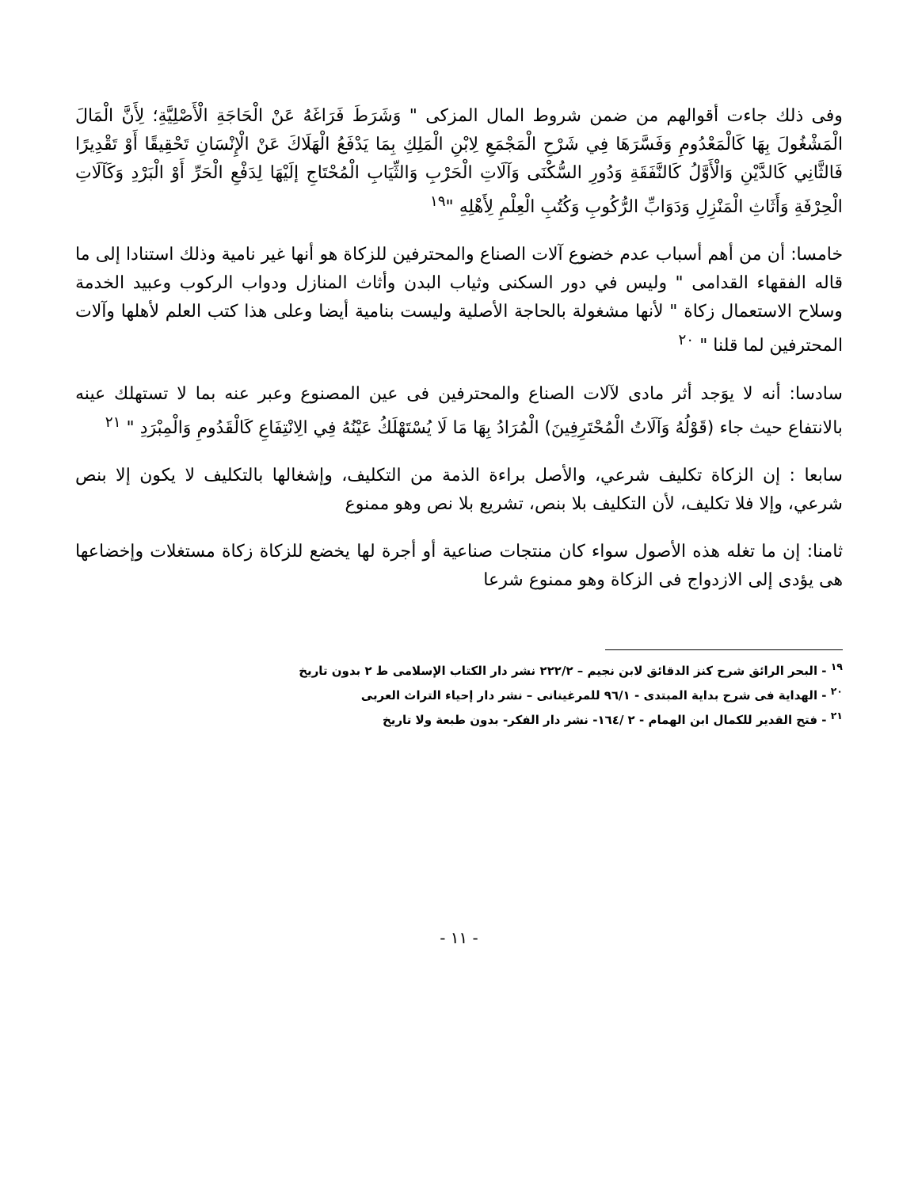وفى ذلك جاءت أقوالهم من ضمن شروط المال المزكى " وَشَرَطَ فَرَاغَهُ عَنْ الْحَاجَةِ الْأَصْلِيَّةِ؛ لِأَنَّ الْمَالَ الْمَشْغُولَ بِهَا كَالْمَعْدُومِ وَفَسَّرَهَا فِي شَرْحِ الْمَجْمَعِ لِابْنِ الْمَلِكِ بِمَا يَدْفَعُ الْهَلَاكَ عَنْ الْإِنْسَانِ تَحْقِيقًا أَوْ تَقْدِيرًا فَالثَّانِي كَالدَّيْنِ وَالْأَوَّلُ كَالنَّفَقَةِ وَدُورِ السُّكْنَى وَآلَاتِ الْحَرْبِ وَالثِّيَابِ الْمُحْتَاجِ إلَيْهَا لِدَفْعِ الْحَرِّ أَوْ الْبَرْدِ وَكَآلَاتِ الْحِرْفَةِ وَأَثَاثِ الْمَنْزِلِ وَدَوَابِّ الرُّكُوبِ وَكُتُبِ الْعِلْمِ لِأَهْلِهِ "<sup>١٩</sup>
خامسا: أن من أهم أسباب عدم خضوع آلات الصناع والمحترفين للزكاة هو أنها غير نامية وذلك استنادا إلى ما قاله الفقهاء القدامى " وليس في دور السكنى وثياب البدن وأثاث المنازل ودواب الركوب وعبيد الخدمة وسلاح الاستعمال زكاة " لأنها مشغولة بالحاجة الأصلية وليست بنامية أيضا وعلى هذا كتب العلم لأهلها وآلات المحترفين لما قلنا " <sup>٢٠</sup>
سادسا: أنه لا يوَجد أثر مادى لآلات الصناع والمحترفين فى عين المصنوع وعبر عنه بما لا تستهلك عينه بالانتفاع حيث جاء (قَوْلُهُ وَآلَاتُ الْمُحْتَرِفِينَ) الْمُرَادُ بِهَا مَا لَا يُسْتَهْلَكُ عَيْنُهُ فِي الِانْتِفَاعِ كَالْقَدُومِ وَالْمِبْرَدِ " <sup>٢١</sup>
سابعا : إن الزكاة تكليف شرعي، والأصل براءة الذمة من التكليف، وإشغالها بالتكليف لا يكون إلا بنص شرعي، وإلا فلا تكليف، لأن التكليف بلا بنص، تشريع بلا نص وهو ممنوع
ثامنا: إن ما تغله هذه الأصول سواء كان منتجات صناعية أو أجرة لها يخضع للزكاة زكاة مستغلات وإخضاعها هى يؤدى إلى الازدواج فى الزكاة وهو ممنوع شرعا
<sup>١٩</sup> - البحر الرائق شرح كنز الدقائق لابن نجيم – ٢٢٢/٢ نشر دار الكتاب الإسلامى ط ٢ بدون تاريخ
<sup>٢٠</sup> - الهداية فى شرح بداية المبتدى - ٩٦/١ للمرغينانى – نشر دار إحياء التراث العربى
<sup>٢١</sup> - فتح القدير للكمال ابن الهمام - ٢ /١٦٤- نشر دار الفكر- بدون طبعة ولا تاريخ
- ١١ -